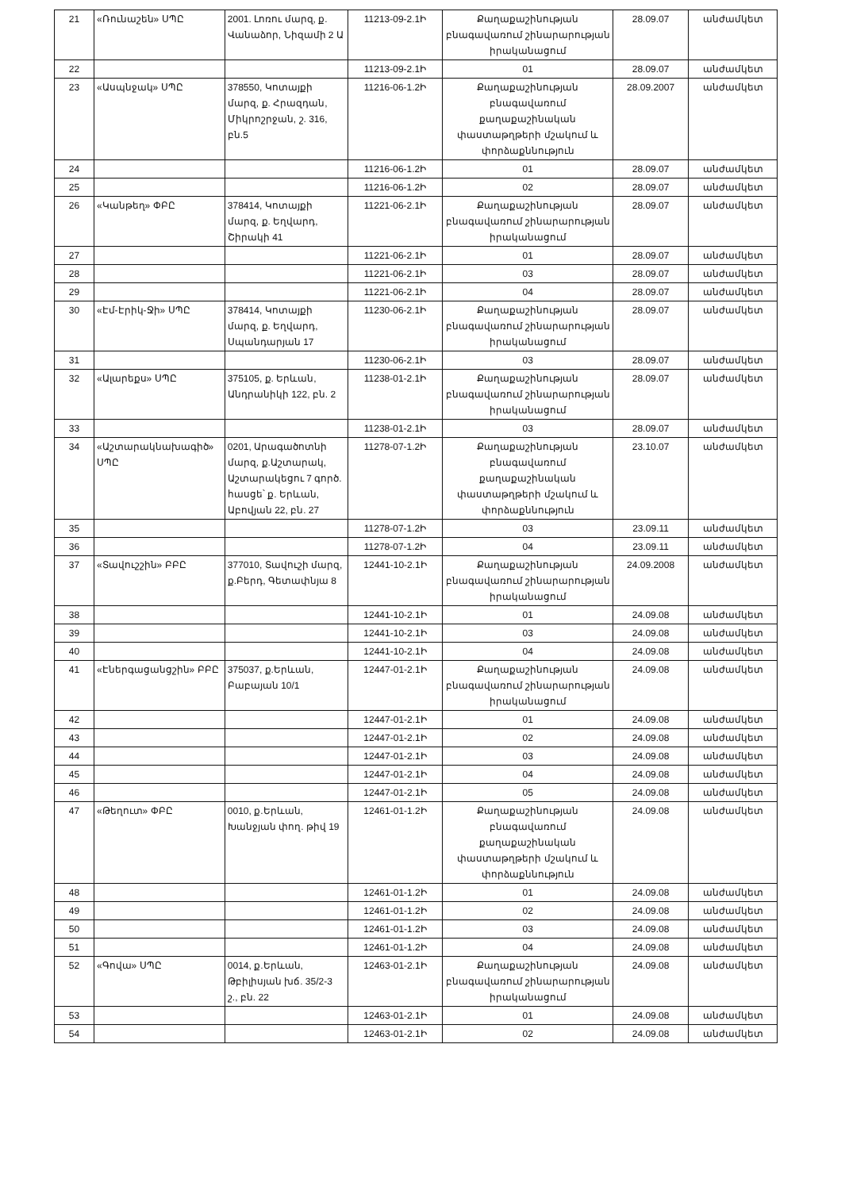| 21 | «Ռունաշեն» ՍՊԸ | 2001. Լոռու մարզ, ք. Վանաձոր, Նիզամի 2 Ա | 11213-09-2.1Ի | Քաղաքաշինության բնագավառում շինարարության իրականացում | 28.09.07 | անժամկետ |
| 22 | | | 11213-09-2.1Ի | 01 | 28.09.07 | անժամկետ |
| 23 | «Ասպնջակ» ՍՊԸ | 378550, Կոտայքի մարզ, ք. Հրազդան, Միկրոշրջան, շ. 316, բն.5 | 11216-06-1.2Ի | Քաղաքաշինության բնագավառում քաղաքաշինական փաստաթղթերի մշակում և փորձաքննություն | 28.09.2007 | անժամկետ |
| 24 | | | 11216-06-1.2Ի | 01 | 28.09.07 | անժամկետ |
| 25 | | | 11216-06-1.2Ի | 02 | 28.09.07 | անժամկետ |
| 26 | «Կանթեղ» ՓԲԸ | 378414, Կոտայքի մարզ, ք. Եղվարդ, Շիրակի 41 | 11221-06-2.1Ի | Քաղաքաշինության բնագավառում շինարարության իրականացում | 28.09.07 | անժամկետ |
| 27 | | | 11221-06-2.1Ի | 01 | 28.09.07 | անժամկետ |
| 28 | | | 11221-06-2.1Ի | 03 | 28.09.07 | անժամկետ |
| 29 | | | 11221-06-2.1Ի | 04 | 28.09.07 | անժամկետ |
| 30 | «Էմ-Էրիկ-Ջի» ՍՊԸ | 378414, Կոտայքի մարզ, ք. Եղվարդ, Սպանդարյան 17 | 11230-06-2.1Ի | Քաղաքաշինության բնագավառում շինարարության իրականացում | 28.09.07 | անժամկետ |
| 31 | | | 11230-06-2.1Ի | 03 | 28.09.07 | անժամկետ |
| 32 | «Ալարեքս» ՍՊԸ | 375105, ք. Երևան, Անդրանիկի 122, բն. 2 | 11238-01-2.1Ի | Քաղաքաշինության բնագավառում շինարարության իրականացում | 28.09.07 | անժամկետ |
| 33 | | | 11238-01-2.1Ի | 03 | 28.09.07 | անժամկետ |
| 34 | «Աշտարակնախագիծ» ՍՊԸ | 0201, Արագածոտնի մարզ, ք.Աշտարակ, Աշտարակեցու 7 գործ. հասցե՝ ք. Երևան, Աբովյան 22, բն. 27 | 11278-07-1.2Ի | Քաղաքաշինության բնագավառում քաղաքաշինական փաստաթղթերի մշակում և փորձաքննություն | 23.10.07 | անժամկետ |
| 35 | | | 11278-07-1.2Ի | 03 | 23.09.11 | անժամկետ |
| 36 | | | 11278-07-1.2Ի | 04 | 23.09.11 | անժամկետ |
| 37 | «Տավուշշին» ԲԲԸ | 377010, Տավուշի մարզ, ք.Բերդ, Գետափնյա 8 | 12441-10-2.1Ի | Քաղաքաշինության բնագավառում շինարարության իրականացում | 24.09.2008 | անժամկետ |
| 38 | | | 12441-10-2.1Ի | 01 | 24.09.08 | անժամկետ |
| 39 | | | 12441-10-2.1Ի | 03 | 24.09.08 | անժամկետ |
| 40 | | | 12441-10-2.1Ի | 04 | 24.09.08 | անժամկետ |
| 41 | «Էներգացանցշին» ԲԲԸ | 375037, ք.Երևան, Բաբայան 10/1 | 12447-01-2.1Ի | Քաղաքաշինության բնագավառում շինարարության իրականացում | 24.09.08 | անժամկետ |
| 42 | | | 12447-01-2.1Ի | 01 | 24.09.08 | անժամկետ |
| 43 | | | 12447-01-2.1Ի | 02 | 24.09.08 | անժամկետ |
| 44 | | | 12447-01-2.1Ի | 03 | 24.09.08 | անժամկետ |
| 45 | | | 12447-01-2.1Ի | 04 | 24.09.08 | անժամկետ |
| 46 | | | 12447-01-2.1Ի | 05 | 24.09.08 | անժամկետ |
| 47 | «Թեղուտ» ՓԲԸ | 0010, ք.Երևան, Խանջյան փող. թիվ 19 | 12461-01-1.2Ի | Քաղաքաշինության բնագավառում քաղաքաշինական փաստաթղթերի մշակում և փորձաքննություն | 24.09.08 | անժամկետ |
| 48 | | | 12461-01-1.2Ի | 01 | 24.09.08 | անժամկետ |
| 49 | | | 12461-01-1.2Ի | 02 | 24.09.08 | անժամկետ |
| 50 | | | 12461-01-1.2Ի | 03 | 24.09.08 | անժամկետ |
| 51 | | | 12461-01-1.2Ի | 04 | 24.09.08 | անժամկետ |
| 52 | «Գովա» ՍՊԸ | 0014, ք.Երևան, Թբիլիսյան խճ. 35/2-3 շ., բն. 22 | 12463-01-2.1Ի | Քաղաքաշինության բնագավառում շինարարության իրականացում | 24.09.08 | անժամկետ |
| 53 | | | 12463-01-2.1Ի | 01 | 24.09.08 | անժամկետ |
| 54 | | | 12463-01-2.1Ի | 02 | 24.09.08 | անժամկետ |